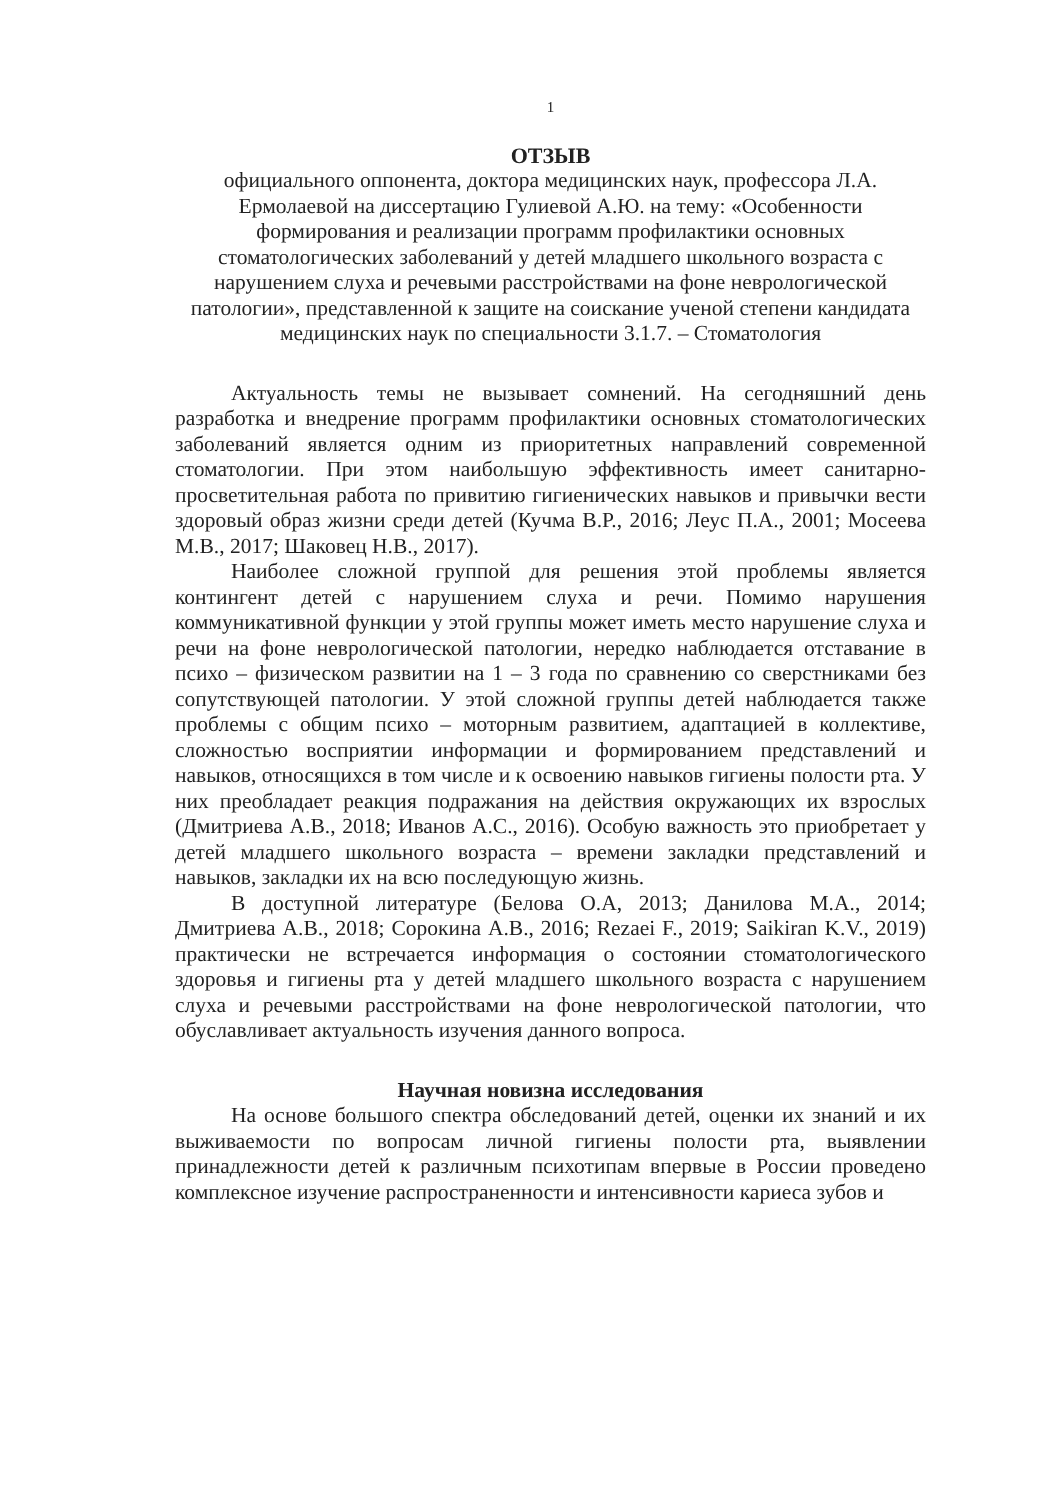1
ОТЗЫВ
официального оппонента, доктора медицинских наук, профессора Л.А. Ермолаевой на диссертацию Гулиевой А.Ю. на тему: «Особенности формирования и реализации программ профилактики основных стоматологических заболеваний у детей младшего школьного возраста с нарушением слуха и речевыми расстройствами на фоне неврологической патологии», представленной к защите на соискание ученой степени кандидата медицинских наук по специальности 3.1.7. – Стоматология
Актуальность темы не вызывает сомнений. На сегодняшний день разработка и внедрение программ профилактики основных стоматологических заболеваний является одним из приоритетных направлений современной стоматологии. При этом наибольшую эффективность имеет санитарно-просветительная работа по привитию гигиенических навыков и привычки вести здоровый образ жизни среди детей (Кучма В.Р., 2016; Леус П.А., 2001; Мосеева М.В., 2017; Шаковец Н.В., 2017).
Наиболее сложной группой для решения этой проблемы является контингент детей с нарушением слуха и речи. Помимо нарушения коммуникативной функции у этой группы может иметь место нарушение слуха и речи на фоне неврологической патологии, нередко наблюдается отставание в психо – физическом развитии на 1 – 3 года по сравнению со сверстниками без сопутствующей патологии. У этой сложной группы детей наблюдается также проблемы с общим психо – моторным развитием, адаптацией в коллективе, сложностью восприятии информации и формированием представлений и навыков, относящихся в том числе и к освоению навыков гигиены полости рта. У них преобладает реакция подражания на действия окружающих их взрослых (Дмитриева А.В., 2018; Иванов А.С., 2016). Особую важность это приобретает у детей младшего школьного возраста – времени закладки представлений и навыков, закладки их на всю последующую жизнь.
В доступной литературе (Белова О.А, 2013; Данилова М.А., 2014; Дмитриева А.В., 2018; Сорокина А.В., 2016; Rezaei F., 2019; Saikiran K.V., 2019) практически не встречается информация о состоянии стоматологического здоровья и гигиены рта у детей младшего школьного возраста с нарушением слуха и речевыми расстройствами на фоне неврологической патологии, что обуславливает актуальность изучения данного вопроса.
Научная новизна исследования
На основе большого спектра обследований детей, оценки их знаний и их выживаемости по вопросам личной гигиены полости рта, выявлении принадлежности детей к различным психотипам впервые в России проведено комплексное изучение распространенности и интенсивности кариеса зубов и